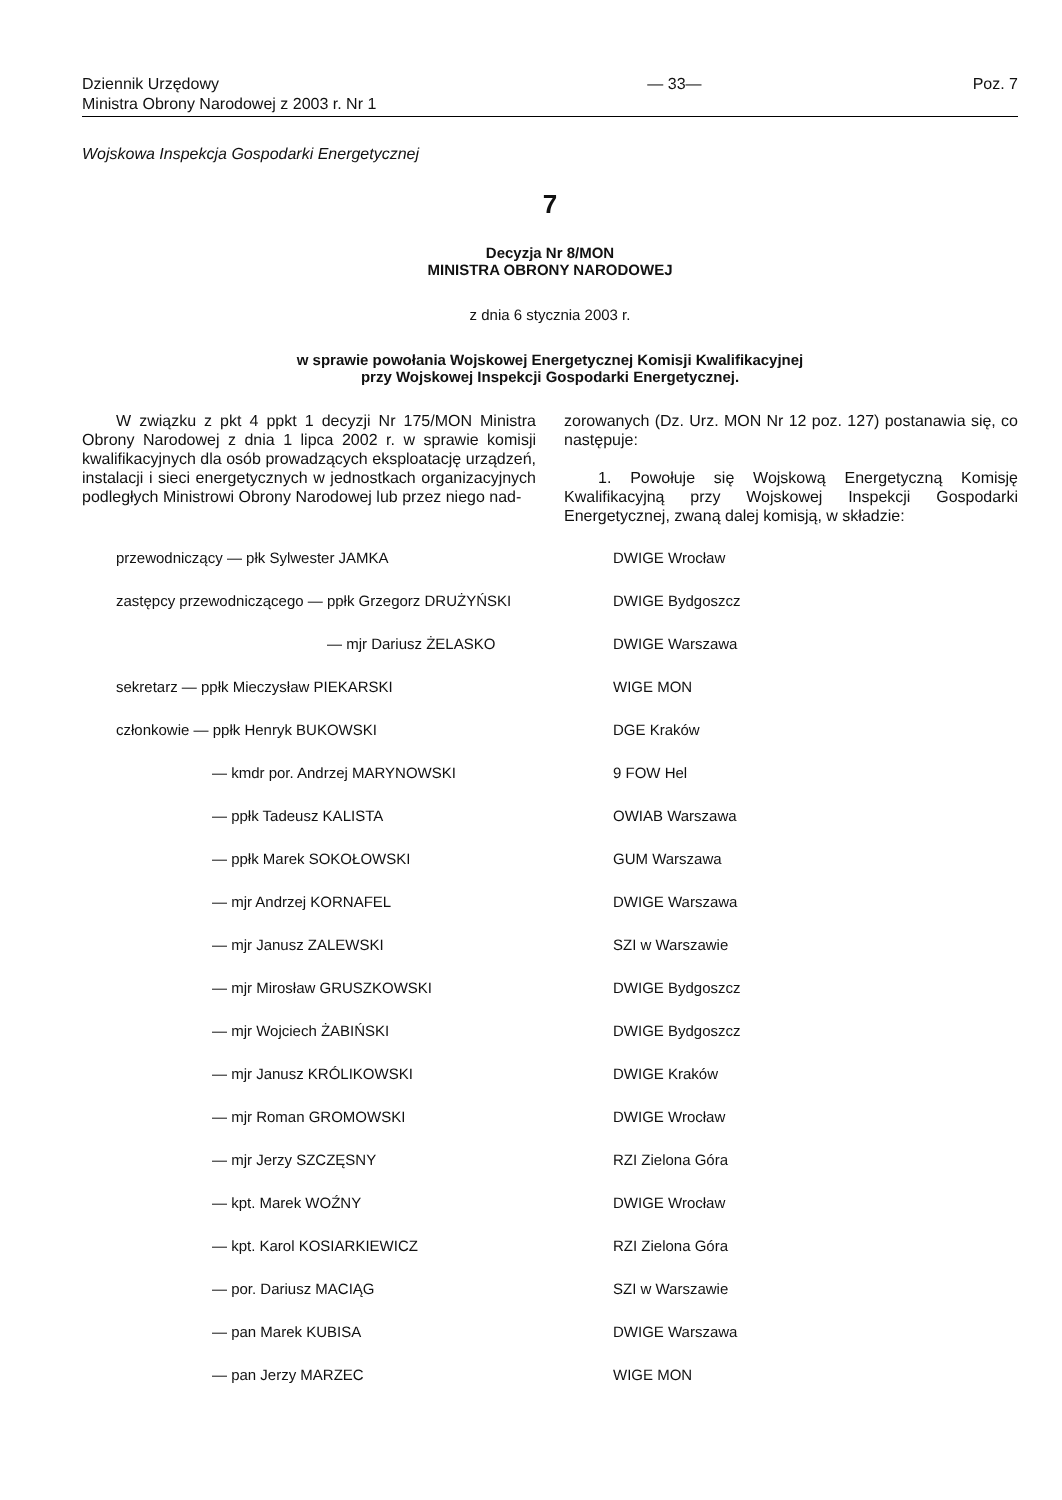Dziennik Urzędowy
Ministra Obrony Narodowej z 2003 r. Nr 1
— 33— Poz. 7
Wojskowa Inspekcja Gospodarki Energetycznej
7
Decyzja Nr 8/MON
MINISTRA OBRONY NARODOWEJ
z dnia 6 stycznia 2003 r.
w sprawie powołania Wojskowej Energetycznej Komisji Kwalifikacyjnej
przy Wojskowej Inspekcji Gospodarki Energetycznej.
W związku z pkt 4 ppkt 1 decyzji Nr 175/MON Ministra Obrony Narodowej z dnia 1 lipca 2002 r. w sprawie komisji kwalifikacyjnych dla osób prowadzących eksploatację urządzeń, instalacji i sieci energetycznych w jednostkach organizacyjnych podległych Ministrowi Obrony Narodowej lub przez niego nad-
zorowanych (Dz. Urz. MON Nr 12 poz. 127) postanawia się, co następuje:
1. Powołuje się Wojskową Energetyczną Komisję Kwalifikacyjną przy Wojskowej Inspekcji Gospodarki Energetycznej, zwaną dalej komisją, w składzie:
przewodniczący — płk Sylwester JAMKA DWIGE Wrocław
zastępcy przewodniczącego — ppłk Grzegorz DRUŻYŃSKI DWIGE Bydgoszcz
— mjr Dariusz ŻELASKO DWIGE Warszawa
sekretarz — ppłk Mieczysław PIEKARSKI WIGE MON
członkowie — ppłk Henryk BUKOWSKI DGE Kraków
— kmdr por. Andrzej MARYNOWSKI 9 FOW Hel
— ppłk Tadeusz KALISTA OWIAB Warszawa
— ppłk Marek SOKOŁOWSKI GUM Warszawa
— mjr Andrzej KORNAFEL DWIGE Warszawa
— mjr Janusz ZALEWSKI SZI w Warszawie
— mjr Mirosław GRUSZKOWSKI DWIGE Bydgoszcz
— mjr Wojciech ŻABIŃSKI DWIGE Bydgoszcz
— mjr Janusz KRÓLIKOWSKI DWIGE Kraków
— mjr Roman GROMOWSKI DWIGE Wrocław
— mjr Jerzy SZCZĘSNY RZI Zielona Góra
— kpt. Marek WOŹNY DWIGE Wrocław
— kpt. Karol KOSIARKIEWICZ RZI Zielona Góra
— por. Dariusz MACIĄG SZI w Warszawie
— pan Marek KUBISA DWIGE Warszawa
— pan Jerzy MARZEC WIGE MON